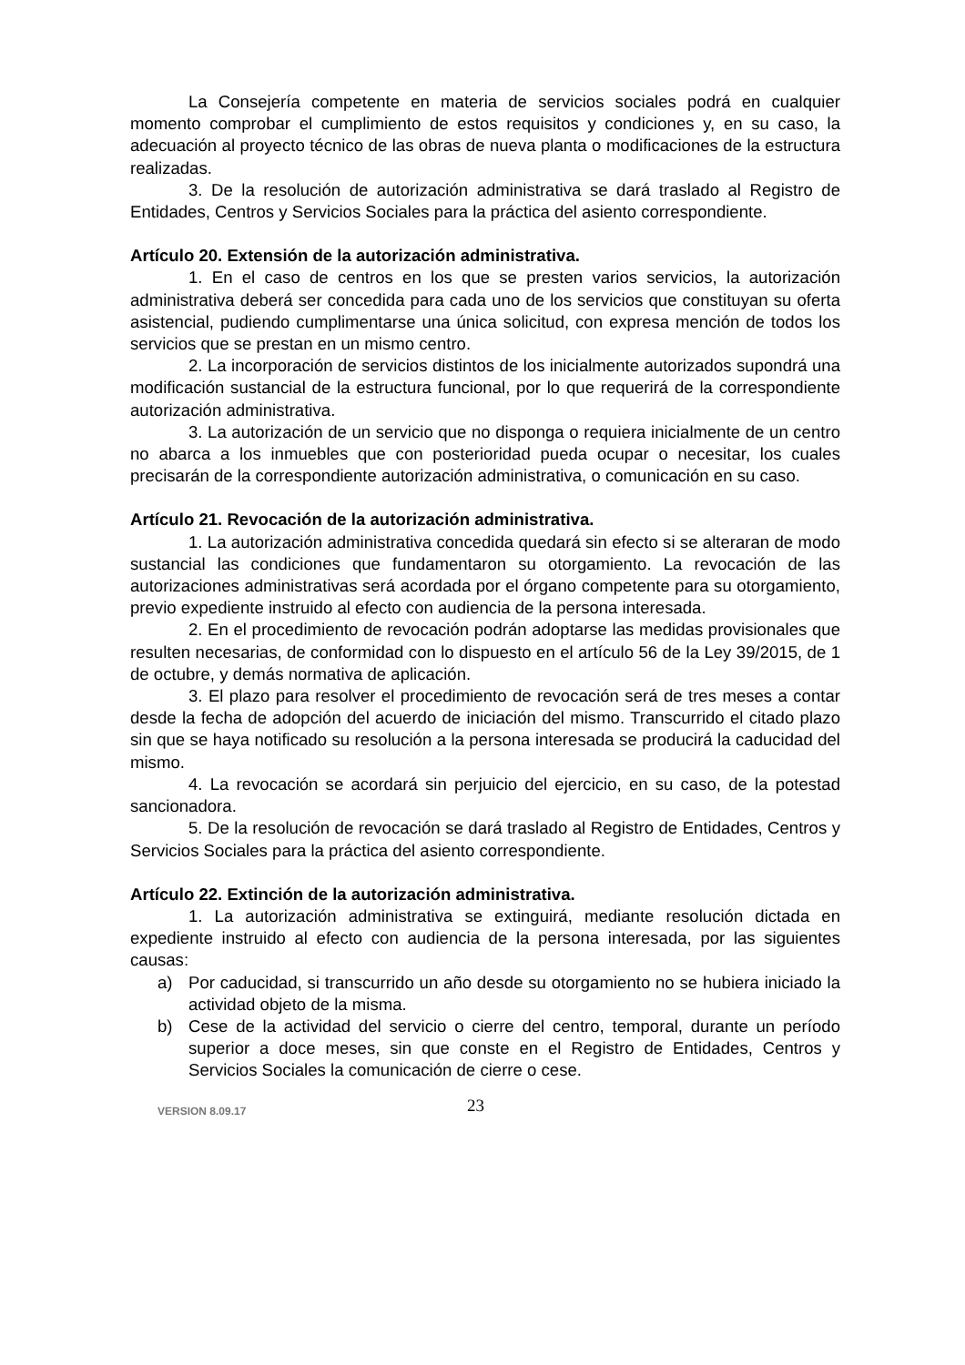La Consejería competente en materia de servicios sociales podrá en cualquier momento comprobar el cumplimiento de estos requisitos y condiciones y, en su caso, la adecuación al proyecto técnico de las obras de nueva planta o modificaciones de la estructura realizadas.
3. De la resolución de autorización administrativa se dará traslado al Registro de Entidades, Centros y Servicios Sociales para la práctica del asiento correspondiente.
Artículo 20. Extensión de la autorización administrativa.
1. En el caso de centros en los que se presten varios servicios, la autorización administrativa deberá ser concedida para cada uno de los servicios que constituyan su oferta asistencial, pudiendo cumplimentarse una única solicitud, con expresa mención de todos los servicios que se prestan en un mismo centro.
2. La incorporación de servicios distintos de los inicialmente autorizados supondrá una modificación sustancial de la estructura funcional, por lo que requerirá de la correspondiente autorización administrativa.
3. La autorización de un servicio que no disponga o requiera inicialmente de un centro no abarca a los inmuebles que con posterioridad pueda ocupar o necesitar, los cuales precisarán de la correspondiente autorización administrativa, o comunicación en su caso.
Artículo 21. Revocación de la autorización administrativa.
1. La autorización administrativa concedida quedará sin efecto si se alteraran de modo sustancial las condiciones que fundamentaron su otorgamiento. La revocación de las autorizaciones administrativas será acordada por el órgano competente para su otorgamiento, previo expediente instruido al efecto con audiencia de la persona interesada.
2. En el procedimiento de revocación podrán adoptarse las medidas provisionales que resulten necesarias, de conformidad con lo dispuesto en el artículo 56 de la Ley 39/2015, de 1 de octubre, y demás normativa de aplicación.
3. El plazo para resolver el procedimiento de revocación será de tres meses a contar desde la fecha de adopción del acuerdo de iniciación del mismo. Transcurrido el citado plazo sin que se haya notificado su resolución a la persona interesada se producirá la caducidad del mismo.
4. La revocación se acordará sin perjuicio del ejercicio, en su caso, de la potestad sancionadora.
5. De la resolución de revocación se dará traslado al Registro de Entidades, Centros y Servicios Sociales para la práctica del asiento correspondiente.
Artículo 22. Extinción de la autorización administrativa.
1. La autorización administrativa se extinguirá, mediante resolución dictada en expediente instruido al efecto con audiencia de la persona interesada, por las siguientes causas:
a) Por caducidad, si transcurrido un año desde su otorgamiento no se hubiera iniciado la actividad objeto de la misma.
b) Cese de la actividad del servicio o cierre del centro, temporal, durante un período superior a doce meses, sin que conste en el Registro de Entidades, Centros y Servicios Sociales la comunicación de cierre o cese.
VERSION 8.09.17
23